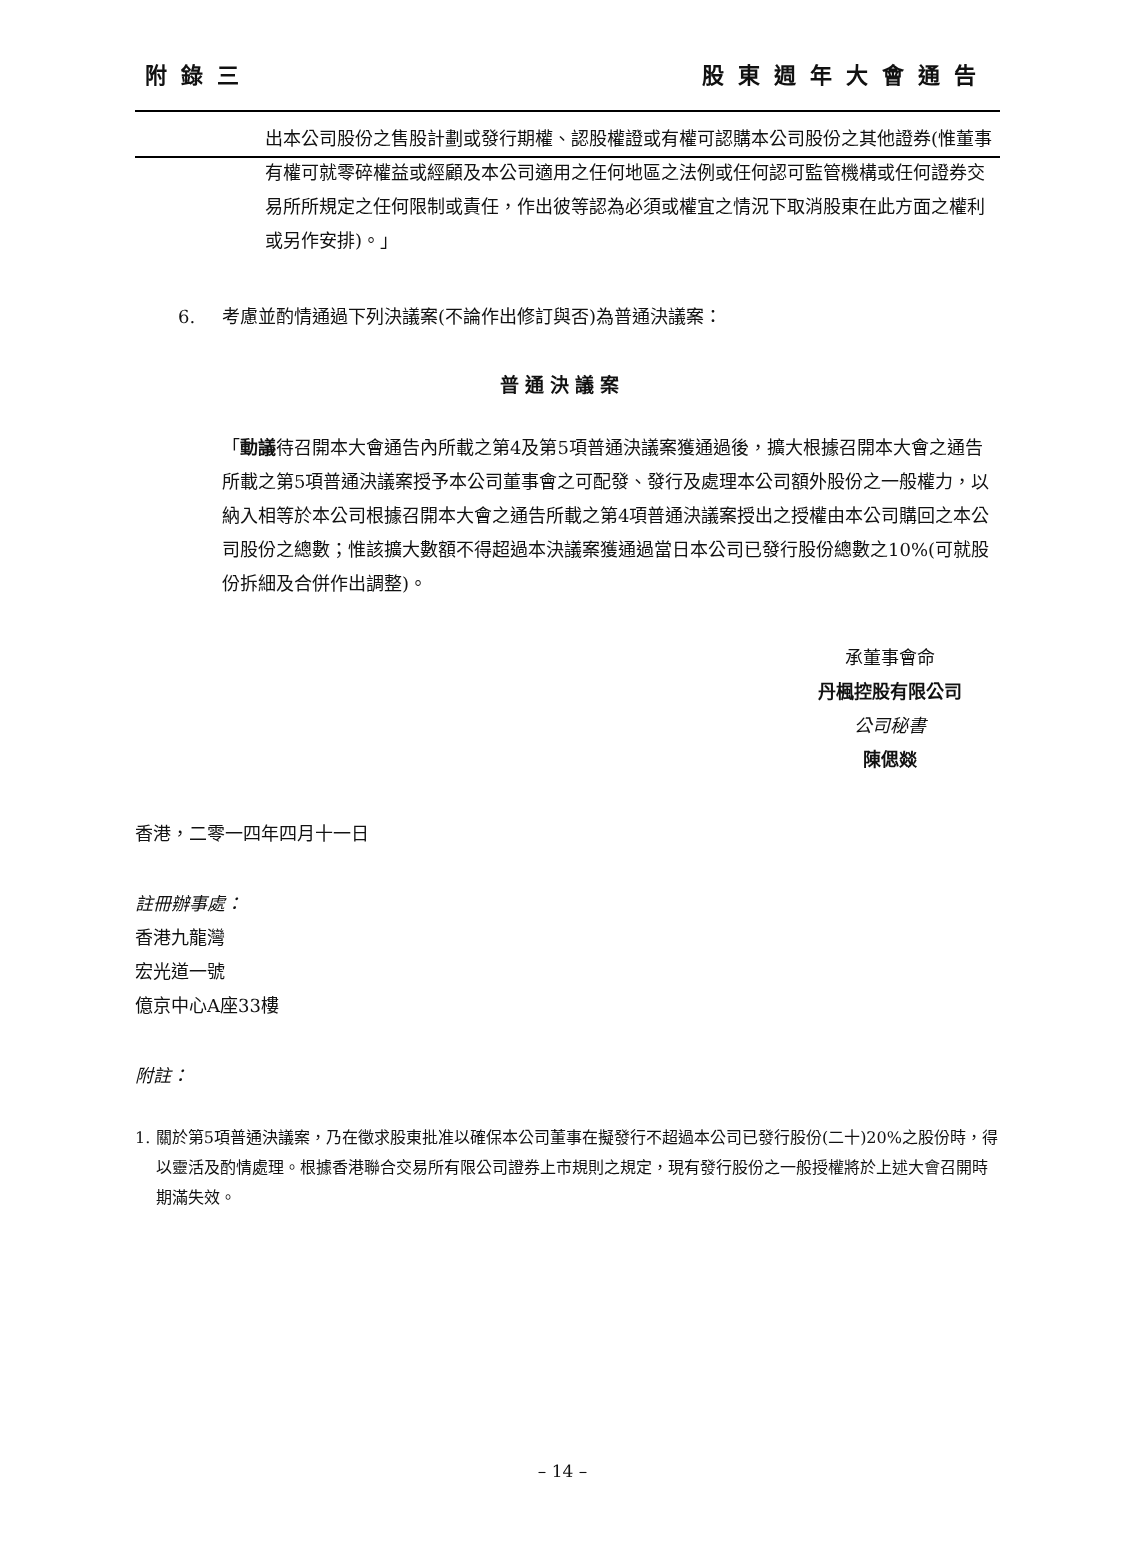附錄三 股東週年大會通告
出本公司股份之售股計劃或發行期權、認股權證或有權可認購本公司股份之其他證券(惟董事有權可就零碎權益或經顧及本公司適用之任何地區之法例或任何認可監管機構或任何證券交易所所規定之任何限制或責任，作出彼等認為必須或權宜之情況下取消股東在此方面之權利或另作安排)。」
6. 考慮並酌情通過下列決議案(不論作出修訂與否)為普通決議案：
普通決議案
「動議待召開本大會通告內所載之第4及第5項普通決議案獲通過後，擴大根據召開本大會之通告所載之第5項普通決議案授予本公司董事會之可配發、發行及處理本公司額外股份之一般權力，以納入相等於本公司根據召開本大會之通告所載之第4項普通決議案授出之授權由本公司購回之本公司股份之總數；惟該擴大數額不得超過本決議案獲通過當日本公司已發行股份總數之10%(可就股份拆細及合併作出調整)。
承董事會命
丹楓控股有限公司
公司秘書
陳偲燚
香港，二零一四年四月十一日
註冊辦事處：
香港九龍灣
宏光道一號
億京中心A座33樓
附註：
1. 關於第5項普通決議案，乃在徵求股東批准以確保本公司董事在擬發行不超過本公司已發行股份(二十)20%之股份時，得以靈活及酌情處理。根據香港聯合交易所有限公司證券上市規則之規定，現有發行股份之一般授權將於上述大會召開時期滿失效。
– 14 –